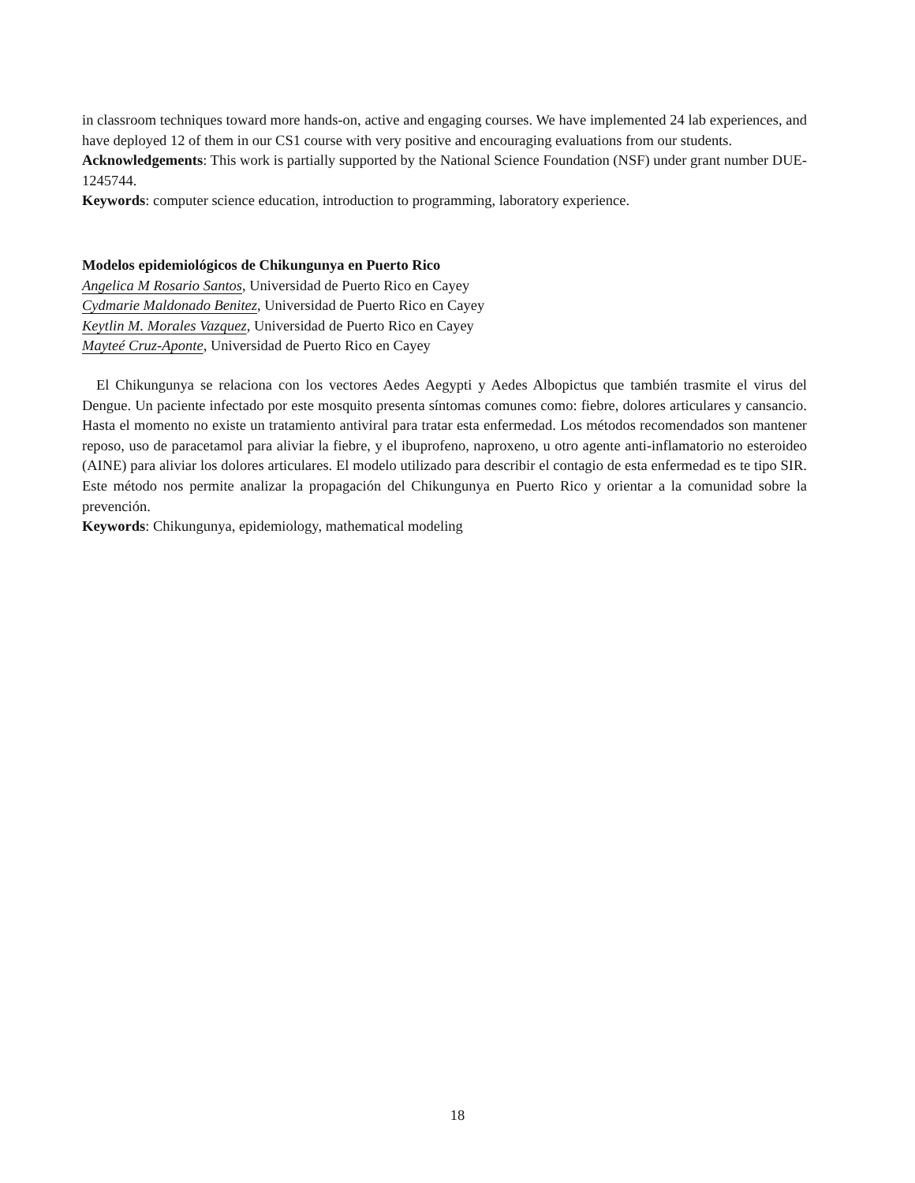in classroom techniques toward more hands-on, active and engaging courses. We have implemented 24 lab experiences, and have deployed 12 of them in our CS1 course with very positive and encouraging evaluations from our students.
Acknowledgements: This work is partially supported by the National Science Foundation (NSF) under grant number DUE-1245744.
Keywords: computer science education, introduction to programming, laboratory experience.
Modelos epidemiológicos de Chikungunya en Puerto Rico
Angelica M Rosario Santos, Universidad de Puerto Rico en Cayey
Cydmarie Maldonado Benitez, Universidad de Puerto Rico en Cayey
Keytlin M. Morales Vazquez, Universidad de Puerto Rico en Cayey
Mayteé Cruz-Aponte, Universidad de Puerto Rico en Cayey
El Chikungunya se relaciona con los vectores Aedes Aegypti y Aedes Albopictus que también trasmite el virus del Dengue. Un paciente infectado por este mosquito presenta síntomas comunes como: fiebre, dolores articulares y cansancio. Hasta el momento no existe un tratamiento antiviral para tratar esta enfermedad. Los métodos recomendados son mantener reposo, uso de paracetamol para aliviar la fiebre, y el ibuprofeno, naproxeno, u otro agente anti-inflamatorio no esteroideo (AINE) para aliviar los dolores articulares. El modelo utilizado para describir el contagio de esta enfermedad es te tipo SIR. Este método nos permite analizar la propagación del Chikungunya en Puerto Rico y orientar a la comunidad sobre la prevención.
Keywords: Chikungunya, epidemiology, mathematical modeling
18